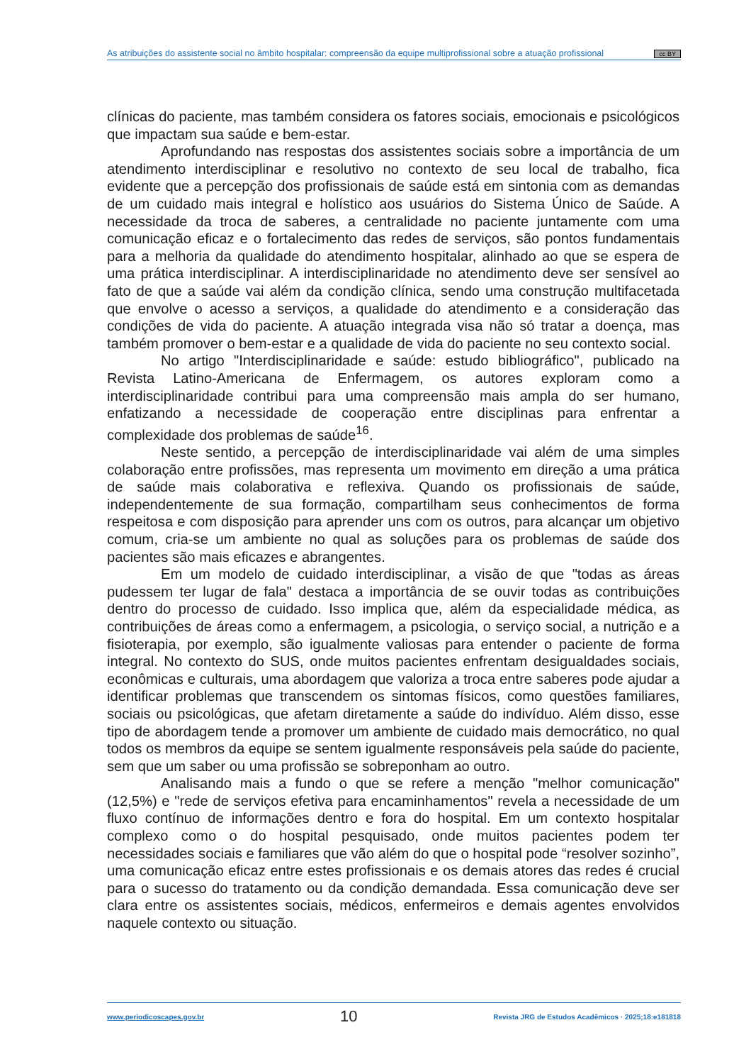As atribuições do assistente social no âmbito hospitalar: compreensão da equipe multiprofissional sobre a atuação profissional cc BY
clínicas do paciente, mas também considera os fatores sociais, emocionais e psicológicos que impactam sua saúde e bem-estar.
Aprofundando nas respostas dos assistentes sociais sobre a importância de um atendimento interdisciplinar e resolutivo no contexto de seu local de trabalho, fica evidente que a percepção dos profissionais de saúde está em sintonia com as demandas de um cuidado mais integral e holístico aos usuários do Sistema Único de Saúde. A necessidade da troca de saberes, a centralidade no paciente juntamente com uma comunicação eficaz e o fortalecimento das redes de serviços, são pontos fundamentais para a melhoria da qualidade do atendimento hospitalar, alinhado ao que se espera de uma prática interdisciplinar. A interdisciplinaridade no atendimento deve ser sensível ao fato de que a saúde vai além da condição clínica, sendo uma construção multifacetada que envolve o acesso a serviços, a qualidade do atendimento e a consideração das condições de vida do paciente. A atuação integrada visa não só tratar a doença, mas também promover o bem-estar e a qualidade de vida do paciente no seu contexto social.
No artigo "Interdisciplinaridade e saúde: estudo bibliográfico", publicado na Revista Latino-Americana de Enfermagem, os autores exploram como a interdisciplinaridade contribui para uma compreensão mais ampla do ser humano, enfatizando a necessidade de cooperação entre disciplinas para enfrentar a complexidade dos problemas de saúde<sup>16</sup>.
Neste sentido, a percepção de interdisciplinaridade vai além de uma simples colaboração entre profissões, mas representa um movimento em direção a uma prática de saúde mais colaborativa e reflexiva. Quando os profissionais de saúde, independentemente de sua formação, compartilham seus conhecimentos de forma respeitosa e com disposição para aprender uns com os outros, para alcançar um objetivo comum, cria-se um ambiente no qual as soluções para os problemas de saúde dos pacientes são mais eficazes e abrangentes.
Em um modelo de cuidado interdisciplinar, a visão de que "todas as áreas pudessem ter lugar de fala" destaca a importância de se ouvir todas as contribuições dentro do processo de cuidado. Isso implica que, além da especialidade médica, as contribuições de áreas como a enfermagem, a psicologia, o serviço social, a nutrição e a fisioterapia, por exemplo, são igualmente valiosas para entender o paciente de forma integral. No contexto do SUS, onde muitos pacientes enfrentam desigualdades sociais, econômicas e culturais, uma abordagem que valoriza a troca entre saberes pode ajudar a identificar problemas que transcendem os sintomas físicos, como questões familiares, sociais ou psicológicas, que afetam diretamente a saúde do indivíduo. Além disso, esse tipo de abordagem tende a promover um ambiente de cuidado mais democrático, no qual todos os membros da equipe se sentem igualmente responsáveis pela saúde do paciente, sem que um saber ou uma profissão se sobreponham ao outro.
Analisando mais a fundo o que se refere a menção "melhor comunicação" (12,5%) e "rede de serviços efetiva para encaminhamentos" revela a necessidade de um fluxo contínuo de informações dentro e fora do hospital. Em um contexto hospitalar complexo como o do hospital pesquisado, onde muitos pacientes podem ter necessidades sociais e familiares que vão além do que o hospital pode “resolver sozinho”, uma comunicação eficaz entre estes profissionais e os demais atores das redes é crucial para o sucesso do tratamento ou da condição demandada. Essa comunicação deve ser clara entre os assistentes sociais, médicos, enfermeiros e demais agentes envolvidos naquele contexto ou situação.
www.periodicoscapes.gov.br 10 Revista JRG de Estudos Acadêmicos · 2025;18:e181818